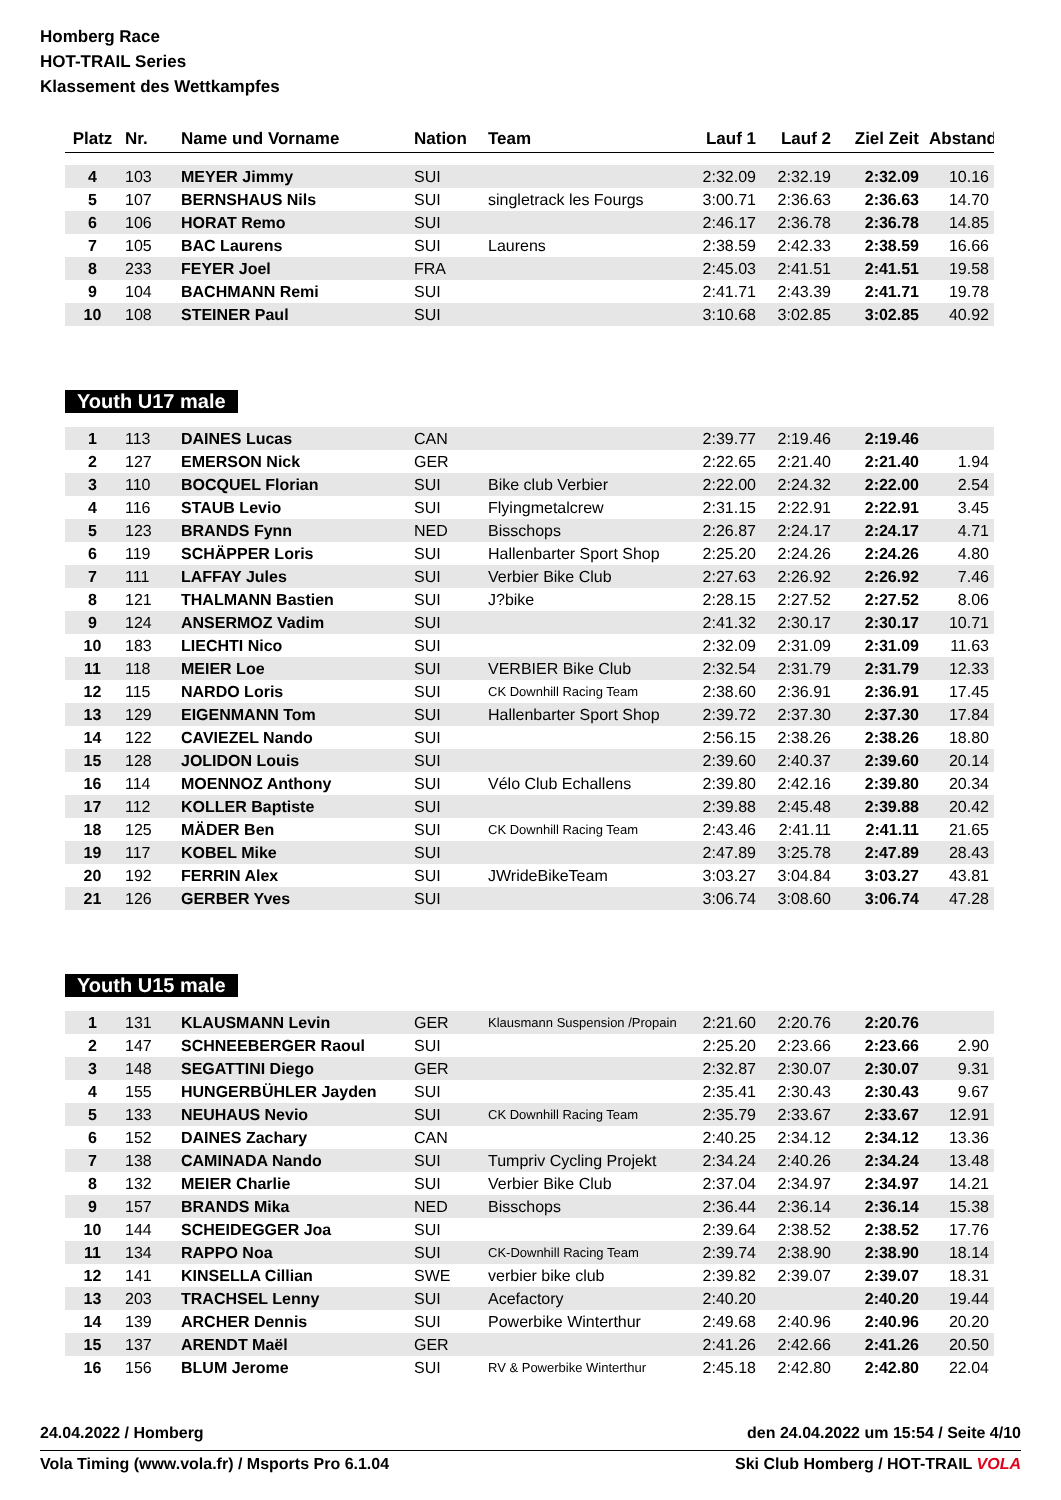Homberg Race
HOT-TRAIL Series
Klassement des Wettkampfes
| Platz | Nr. | Name und Vorname | Nation | Team | Lauf 1 | Lauf 2 | Ziel Zeit | Abstand |
| --- | --- | --- | --- | --- | --- | --- | --- | --- |
| 4 | 103 | MEYER Jimmy | SUI | | 2:32.09 | 2:32.19 | 2:32.09 | 10.16 |
| 5 | 107 | BERNSHAUS Nils | SUI | singletrack les Fourgs | 3:00.71 | 2:36.63 | 2:36.63 | 14.70 |
| 6 | 106 | HORAT Remo | SUI | | 2:46.17 | 2:36.78 | 2:36.78 | 14.85 |
| 7 | 105 | BAC Laurens | SUI | Laurens | 2:38.59 | 2:42.33 | 2:38.59 | 16.66 |
| 8 | 233 | FEYER Joel | FRA | | 2:45.03 | 2:41.51 | 2:41.51 | 19.58 |
| 9 | 104 | BACHMANN Remi | SUI | | 2:41.71 | 2:43.39 | 2:41.71 | 19.78 |
| 10 | 108 | STEINER Paul | SUI | | 3:10.68 | 3:02.85 | 3:02.85 | 40.92 |
Youth U17 male
| 1 | 113 | DAINES Lucas | CAN | | 2:39.77 | 2:19.46 | 2:19.46 | |
| 2 | 127 | EMERSON Nick | GER | | 2:22.65 | 2:21.40 | 2:21.40 | 1.94 |
| 3 | 110 | BOCQUEL Florian | SUI | Bike club Verbier | 2:22.00 | 2:24.32 | 2:22.00 | 2.54 |
| 4 | 116 | STAUB Levio | SUI | Flyingmetalcrew | 2:31.15 | 2:22.91 | 2:22.91 | 3.45 |
| 5 | 123 | BRANDS Fynn | NED | Bisschops | 2:26.87 | 2:24.17 | 2:24.17 | 4.71 |
| 6 | 119 | SCHÄPPER Loris | SUI | Hallenbarter Sport Shop | 2:25.20 | 2:24.26 | 2:24.26 | 4.80 |
| 7 | 111 | LAFFAY Jules | SUI | Verbier Bike Club | 2:27.63 | 2:26.92 | 2:26.92 | 7.46 |
| 8 | 121 | THALMANN Bastien | SUI | J?bike | 2:28.15 | 2:27.52 | 2:27.52 | 8.06 |
| 9 | 124 | ANSERMOZ Vadim | SUI | | 2:41.32 | 2:30.17 | 2:30.17 | 10.71 |
| 10 | 183 | LIECHTI Nico | SUI | | 2:32.09 | 2:31.09 | 2:31.09 | 11.63 |
| 11 | 118 | MEIER Loe | SUI | VERBIER Bike Club | 2:32.54 | 2:31.79 | 2:31.79 | 12.33 |
| 12 | 115 | NARDO Loris | SUI | CK Downhill Racing Team | 2:38.60 | 2:36.91 | 2:36.91 | 17.45 |
| 13 | 129 | EIGENMANN Tom | SUI | Hallenbarter Sport Shop | 2:39.72 | 2:37.30 | 2:37.30 | 17.84 |
| 14 | 122 | CAVIEZEL Nando | SUI | | 2:56.15 | 2:38.26 | 2:38.26 | 18.80 |
| 15 | 128 | JOLIDON Louis | SUI | | 2:39.60 | 2:40.37 | 2:39.60 | 20.14 |
| 16 | 114 | MOENNOZ Anthony | SUI | Vélo Club Echallens | 2:39.80 | 2:42.16 | 2:39.80 | 20.34 |
| 17 | 112 | KOLLER Baptiste | SUI | | 2:39.88 | 2:45.48 | 2:39.88 | 20.42 |
| 18 | 125 | MÄDER Ben | SUI | CK Downhill Racing Team | 2:43.46 | 2:41.11 | 2:41.11 | 21.65 |
| 19 | 117 | KOBEL Mike | SUI | | 2:47.89 | 3:25.78 | 2:47.89 | 28.43 |
| 20 | 192 | FERRIN Alex | SUI | JWrideBikeTeam | 3:03.27 | 3:04.84 | 3:03.27 | 43.81 |
| 21 | 126 | GERBER Yves | SUI | | 3:06.74 | 3:08.60 | 3:06.74 | 47.28 |
Youth U15 male
| 1 | 131 | KLAUSMANN Levin | GER | Klausmann Suspension /Propain | 2:21.60 | 2:20.76 | 2:20.76 | |
| 2 | 147 | SCHNEEBERGER Raoul | SUI | | 2:25.20 | 2:23.66 | 2:23.66 | 2.90 |
| 3 | 148 | SEGATTINI Diego | GER | | 2:32.87 | 2:30.07 | 2:30.07 | 9.31 |
| 4 | 155 | HUNGERBÜHLER Jayden | SUI | | 2:35.41 | 2:30.43 | 2:30.43 | 9.67 |
| 5 | 133 | NEUHAUS Nevio | SUI | CK Downhill Racing Team | 2:35.79 | 2:33.67 | 2:33.67 | 12.91 |
| 6 | 152 | DAINES Zachary | CAN | | 2:40.25 | 2:34.12 | 2:34.12 | 13.36 |
| 7 | 138 | CAMINADA Nando | SUI | Tumpriv Cycling Projekt | 2:34.24 | 2:40.26 | 2:34.24 | 13.48 |
| 8 | 132 | MEIER Charlie | SUI | Verbier Bike Club | 2:37.04 | 2:34.97 | 2:34.97 | 14.21 |
| 9 | 157 | BRANDS Mika | NED | Bisschops | 2:36.44 | 2:36.14 | 2:36.14 | 15.38 |
| 10 | 144 | SCHEIDEGGER Joa | SUI | | 2:39.64 | 2:38.52 | 2:38.52 | 17.76 |
| 11 | 134 | RAPPO Noa | SUI | CK-Downhill Racing Team | 2:39.74 | 2:38.90 | 2:38.90 | 18.14 |
| 12 | 141 | KINSELLA Cillian | SWE | verbier bike club | 2:39.82 | 2:39.07 | 2:39.07 | 18.31 |
| 13 | 203 | TRACHSEL Lenny | SUI | Acefactory | 2:40.20 | | 2:40.20 | 19.44 |
| 14 | 139 | ARCHER Dennis | SUI | Powerbike Winterthur | 2:49.68 | 2:40.96 | 2:40.96 | 20.20 |
| 15 | 137 | ARENDT Maël | GER | | 2:41.26 | 2:42.66 | 2:41.26 | 20.50 |
| 16 | 156 | BLUM Jerome | SUI | RV & Powerbike Winterthur | 2:45.18 | 2:42.80 | 2:42.80 | 22.04 |
24.04.2022 / Homberg den 24.04.2022 um 15:54 / Seite 4/10
Vola Timing (www.vola.fr) / Msports Pro 6.1.04 Ski Club Homberg / HOT-TRAIL VOLA